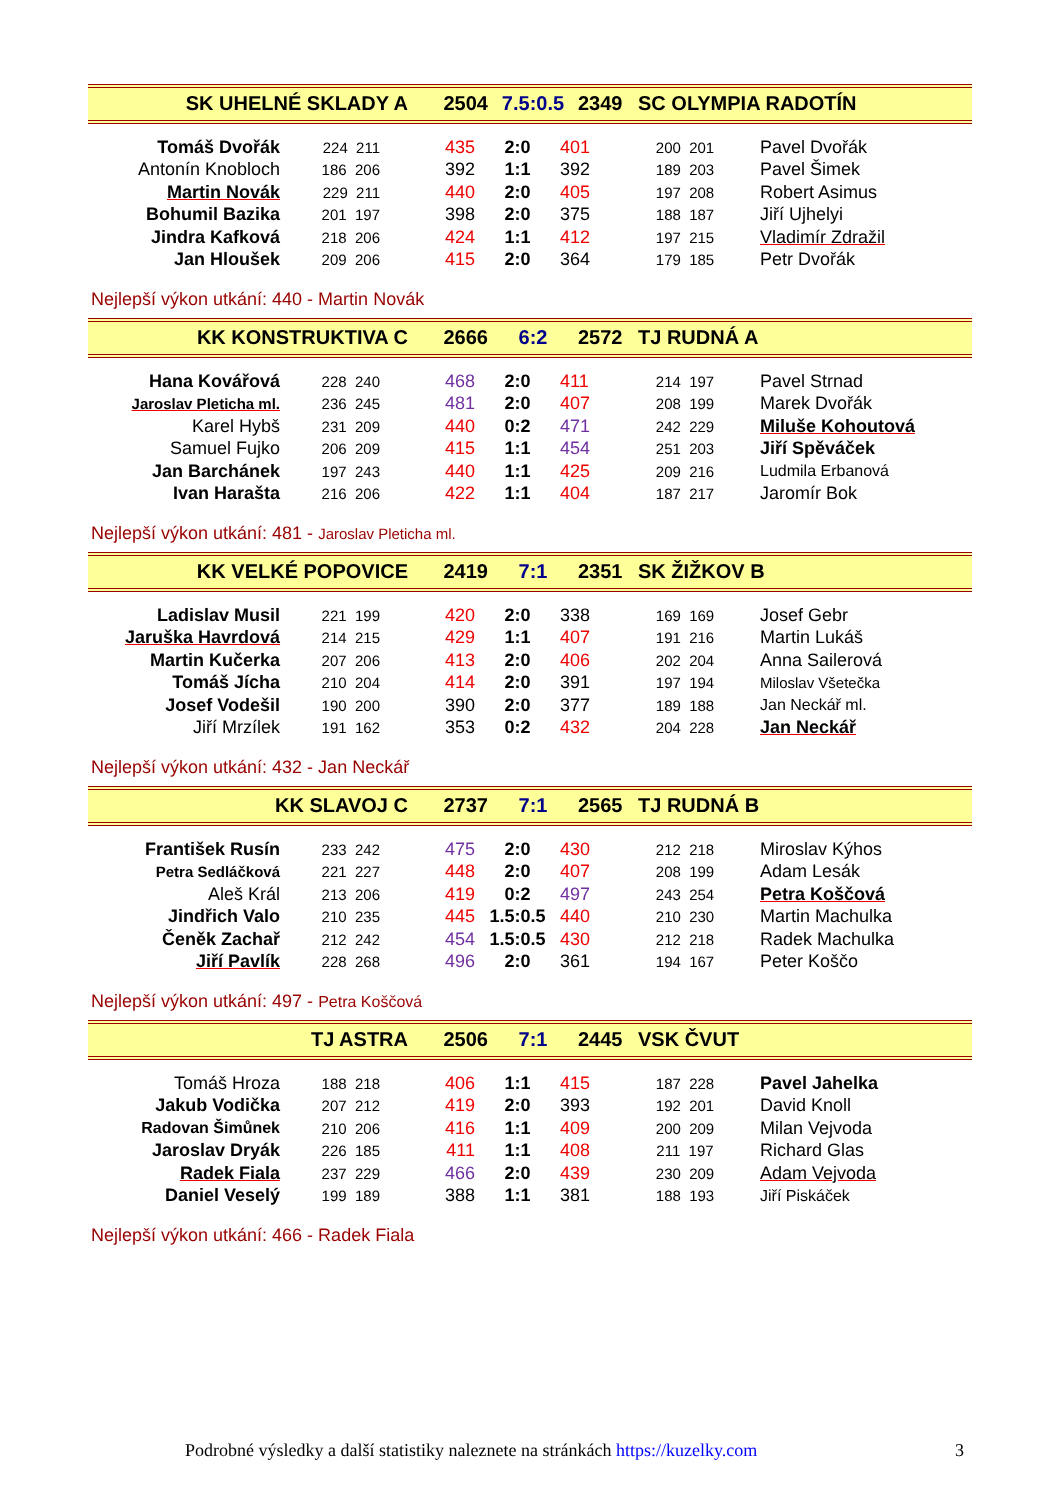| SK UHELNÉ SKLADY A | 2504 | 7.5:0.5 | 2349 | SC OLYMPIA RADOTÍN |
| Tomáš Dvořák | 224 211 | 435 | 2:0 | 401 | 200 201 | Pavel Dvořák |
| Antonín Knobloch | 186 206 | 392 | 1:1 | 392 | 189 203 | Pavel Šimek |
| Martin Novák | 229 211 | 440 | 2:0 | 405 | 197 208 | Robert Asimus |
| Bohumil Bazika | 201 197 | 398 | 2:0 | 375 | 188 187 | Jiří Ujhelyi |
| Jindra Kafková | 218 206 | 424 | 1:1 | 412 | 197 215 | Vladimír Zdražil |
| Jan Hloušek | 209 206 | 415 | 2:0 | 364 | 179 185 | Petr Dvořák |
Nejlepší výkon utkání: 440 - Martin Novák
| KK KONSTRUKTIVA C | 2666 | 6:2 | 2572 | TJ RUDNÁ A |
| Hana Kovářová | 228 240 | 468 | 2:0 | 411 | 214 197 | Pavel Strnad |
| Jaroslav Pleticha ml. | 236 245 | 481 | 2:0 | 407 | 208 199 | Marek Dvořák |
| Karel Hybš | 231 209 | 440 | 0:2 | 471 | 242 229 | Miluše Kohoutová |
| Samuel Fujko | 206 209 | 415 | 1:1 | 454 | 251 203 | Jiří Spěváček |
| Jan Barchánek | 197 243 | 440 | 1:1 | 425 | 209 216 | Ludmila Erbanová |
| Ivan Harašta | 216 206 | 422 | 1:1 | 404 | 187 217 | Jaromír Bok |
Nejlepší výkon utkání: 481 - Jaroslav Pleticha ml.
| KK VELKÉ POPOVICE | 2419 | 7:1 | 2351 | SK ŽIŽKOV B |
| Ladislav Musil | 221 199 | 420 | 2:0 | 338 | 169 169 | Josef Gebr |
| Jaruška Havrdová | 214 215 | 429 | 1:1 | 407 | 191 216 | Martin Lukáš |
| Martin Kučerka | 207 206 | 413 | 2:0 | 406 | 202 204 | Anna Sailerová |
| Tomáš Jícha | 210 204 | 414 | 2:0 | 391 | 197 194 | Miloslav Všetečka |
| Josef Vodešil | 190 200 | 390 | 2:0 | 377 | 189 188 | Jan Neckář ml. |
| Jiří Mrzílek | 191 162 | 353 | 0:2 | 432 | 204 228 | Jan Neckář |
Nejlepší výkon utkání: 432 - Jan Neckář
| KK SLAVOJ C | 2737 | 7:1 | 2565 | TJ RUDNÁ B |
| František Rusín | 233 242 | 475 | 2:0 | 430 | 212 218 | Miroslav Kýhos |
| Petra Sedláčková | 221 227 | 448 | 2:0 | 407 | 208 199 | Adam Lesák |
| Aleš Král | 213 206 | 419 | 0:2 | 497 | 243 254 | Petra Koščová |
| Jindřich Valo | 210 235 | 445 | 1.5:0.5 | 440 | 210 230 | Martin Machulka |
| Čeněk Zachař | 212 242 | 454 | 1.5:0.5 | 430 | 212 218 | Radek Machulka |
| Jiří Pavlík | 228 268 | 496 | 2:0 | 361 | 194 167 | Peter Koščo |
Nejlepší výkon utkání: 497 - Petra Koščová
| TJ ASTRA | 2506 | 7:1 | 2445 | VSK ČVUT |
| Tomáš Hroza | 188 218 | 406 | 1:1 | 415 | 187 228 | Pavel Jahelka |
| Jakub Vodička | 207 212 | 419 | 2:0 | 393 | 192 201 | David Knoll |
| Radovan Šimůnek | 210 206 | 416 | 1:1 | 409 | 200 209 | Milan Vejvoda |
| Jaroslav Dryák | 226 185 | 411 | 1:1 | 408 | 211 197 | Richard Glas |
| Radek Fiala | 237 229 | 466 | 2:0 | 439 | 230 209 | Adam Vejvoda |
| Daniel Veselý | 199 189 | 388 | 1:1 | 381 | 188 193 | Jiří Piskáček |
Nejlepší výkon utkání: 466 - Radek Fiala
Podrobné výsledky a další statistiky naleznete na stránkách https://kuzelky.com
3